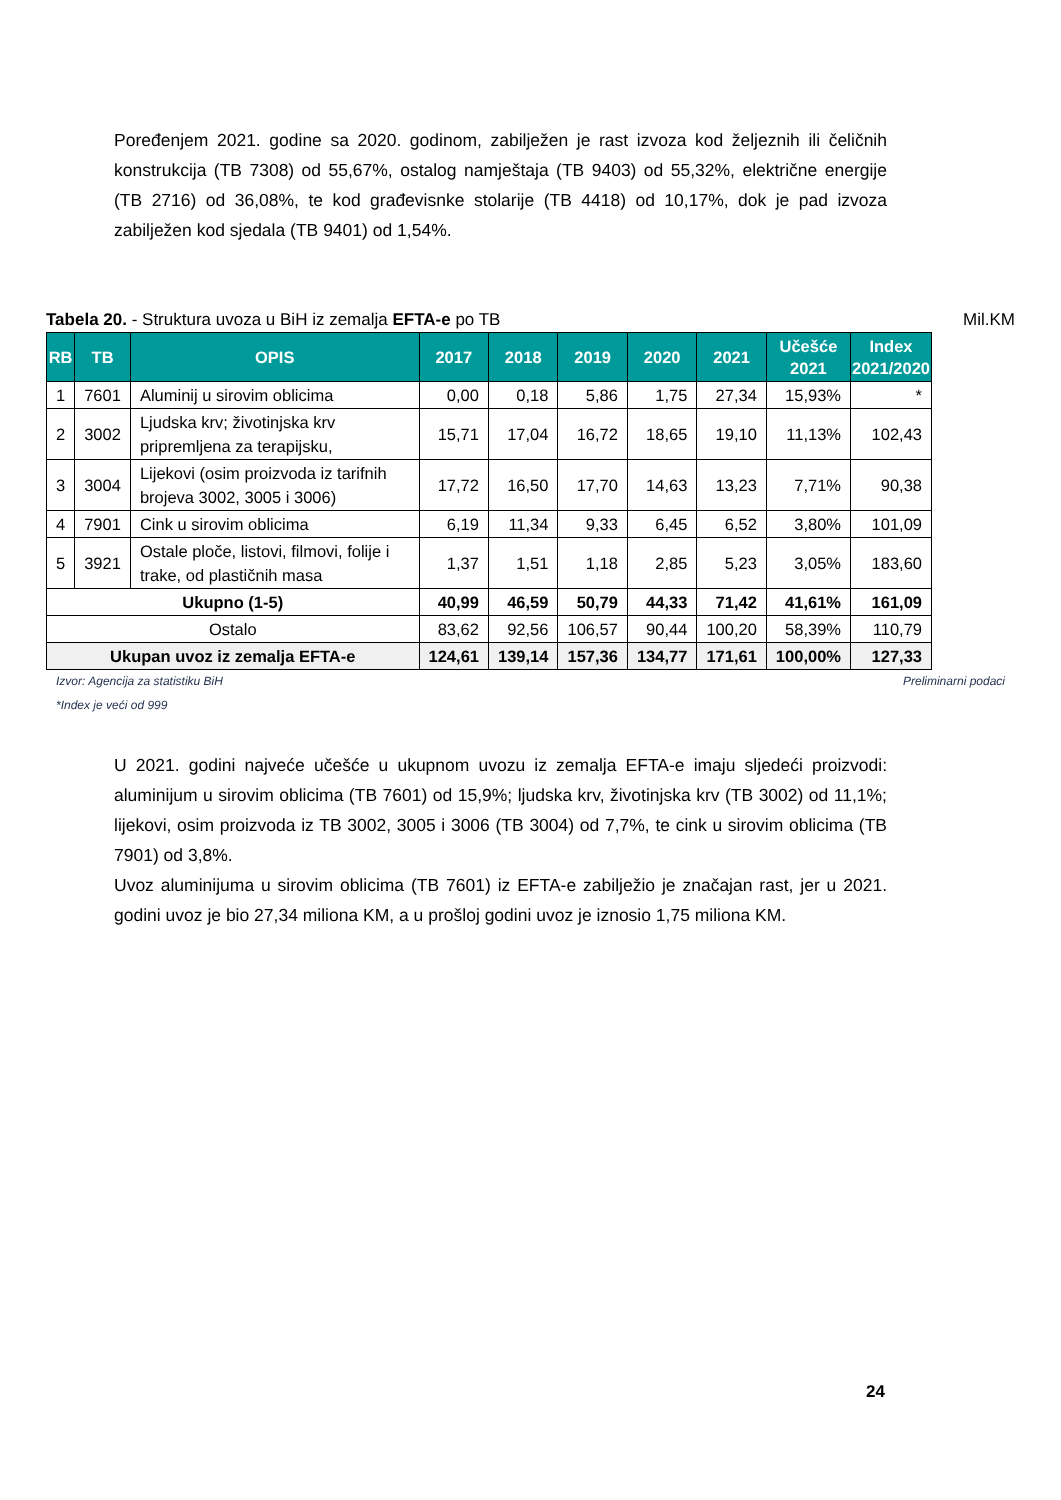Poređenjem 2021. godine sa 2020. godinom, zabilježen je rast izvoza kod željeznih ili čeličnih konstrukcija (TB 7308) od 55,67%, ostalog namještaja (TB 9403) od 55,32%, električne energije (TB 2716) od 36,08%, te kod građevisnke stolarije (TB 4418) od 10,17%, dok je pad izvoza zabilježen kod sjedala (TB 9401) od 1,54%.
Tabela 20. - Struktura uvoza u BiH iz zemalja EFTA-e po TB Mil.KM
| RB | TB | OPIS | 2017 | 2018 | 2019 | 2020 | 2021 | Učešće 2021 | Index 2021/2020 |
| --- | --- | --- | --- | --- | --- | --- | --- | --- | --- |
| 1 | 7601 | Aluminij u sirovim oblicima | 0,00 | 0,18 | 5,86 | 1,75 | 27,34 | 15,93% | * |
| 2 | 3002 | Ljudska krv; životinjska krv pripremljena za terapijsku, | 15,71 | 17,04 | 16,72 | 18,65 | 19,10 | 11,13% | 102,43 |
| 3 | 3004 | Lijekovi (osim proizvoda iz tarifnih brojeva 3002, 3005 i 3006) | 17,72 | 16,50 | 17,70 | 14,63 | 13,23 | 7,71% | 90,38 |
| 4 | 7901 | Cink u sirovim oblicima | 6,19 | 11,34 | 9,33 | 6,45 | 6,52 | 3,80% | 101,09 |
| 5 | 3921 | Ostale ploče, listovi, filmovi, folije i trake, od plastičnih masa | 1,37 | 1,51 | 1,18 | 2,85 | 5,23 | 3,05% | 183,60 |
| Ukupno (1-5) | | | 40,99 | 46,59 | 50,79 | 44,33 | 71,42 | 41,61% | 161,09 |
| Ostalo | | | 83,62 | 92,56 | 106,57 | 90,44 | 100,20 | 58,39% | 110,79 |
| Ukupan uvoz iz zemalja EFTA-e | | | 124,61 | 139,14 | 157,36 | 134,77 | 171,61 | 100,00% | 127,33 |
Izvor: Agencija za statistiku BiH Preliminarni podaci
*Index je veći od 999
U 2021. godini najveće učešće u ukupnom uvozu iz zemalja EFTA-e imaju sljedeći proizvodi: aluminijum u sirovim oblicima (TB 7601) od 15,9%; ljudska krv, životinjska krv (TB 3002) od 11,1%; lijekovi, osim proizvoda iz TB 3002, 3005 i 3006 (TB 3004) od 7,7%, te cink u sirovim oblicima (TB 7901) od 3,8%.
Uvoz aluminijuma u sirovim oblicima (TB 7601) iz EFTA-e zabilježio je značajan rast, jer u 2021. godini uvoz je bio 27,34 miliona KM, a u prošloj godini uvoz je iznosio 1,75 miliona KM.
24